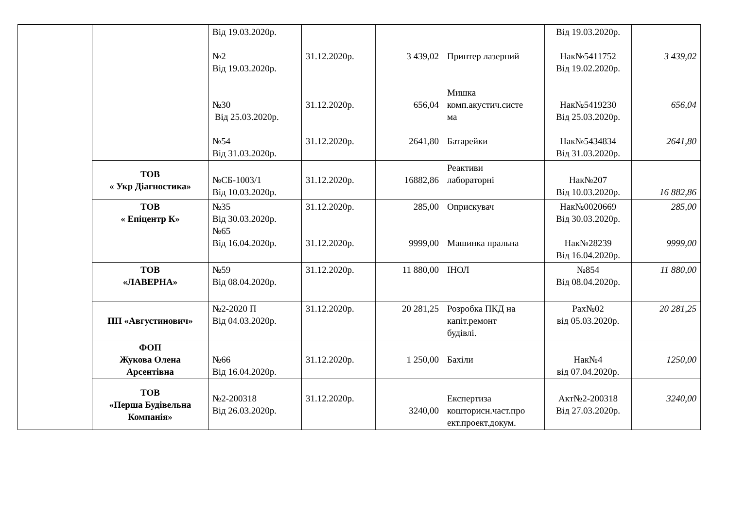| | | Від 19.03.2020р. №2 Від 19.03.2020р. №30 Від 25.03.2020р. №54 Від 31.03.2020р. | 31.12.2020р. 31.12.2020р. 31.12.2020р. | 3 439,02 656,04 2641,80 | Принтер лазерний Мишка комп.акустич.систе ма Батарейки | Від 19.03.2020р. Нак№5411752 Від 19.02.2020р. Нак№5419230 Від 25.03.2020р. Нак№5434834 Від 31.03.2020р. | 3 439,02 656,04 2641,80 |
| | ТОВ « Укр Діагностика» | №СБ-1003/1 Від 10.03.2020р. | 31.12.2020р. | 16882,86 | Реактиви лабораторні | Нак№207 Від 10.03.2020р. | 16 882,86 |
| | ТОВ « Епіцентр К» | №35 Від 30.03.2020р. №65 Від 16.04.2020р. | 31.12.2020р. 31.12.2020р. | 285,00 9999,00 | Оприскувач Машинка пральна | Нак№0020669 Від 30.03.2020р. Нак№28239 Від 16.04.2020р. | 285,00 9999,00 |
| | ТОВ «ЛАВЕРНА» | №59 Від 08.04.2020р. | 31.12.2020р. | 11 880,00 | ІНОЛ | №854 Від 08.04.2020р. | 11 880,00 |
| | ПП «Августинович» | №2-2020 П Від 04.03.2020р. | 31.12.2020р. | 20 281,25 | Розробка ПКД на капіт.ремонт будівлі. | Рах№02 від 05.03.2020р. | 20 281,25 |
| | ФОП Жукова Олена Арсентівна | №66 Від 16.04.2020р. | 31.12.2020р. | 1 250,00 | Бахіли | Нак№4 від 07.04.2020р. | 1250,00 |
| | ТОВ «Перша Будівельна Компанія» | №2-200318 Від 26.03.2020р. | 31.12.2020р. | 3240,00 | Експертиза кошторисн.част.про ект.проект.докум. | Акт№2-200318 Від 27.03.2020р. | 3240,00 |